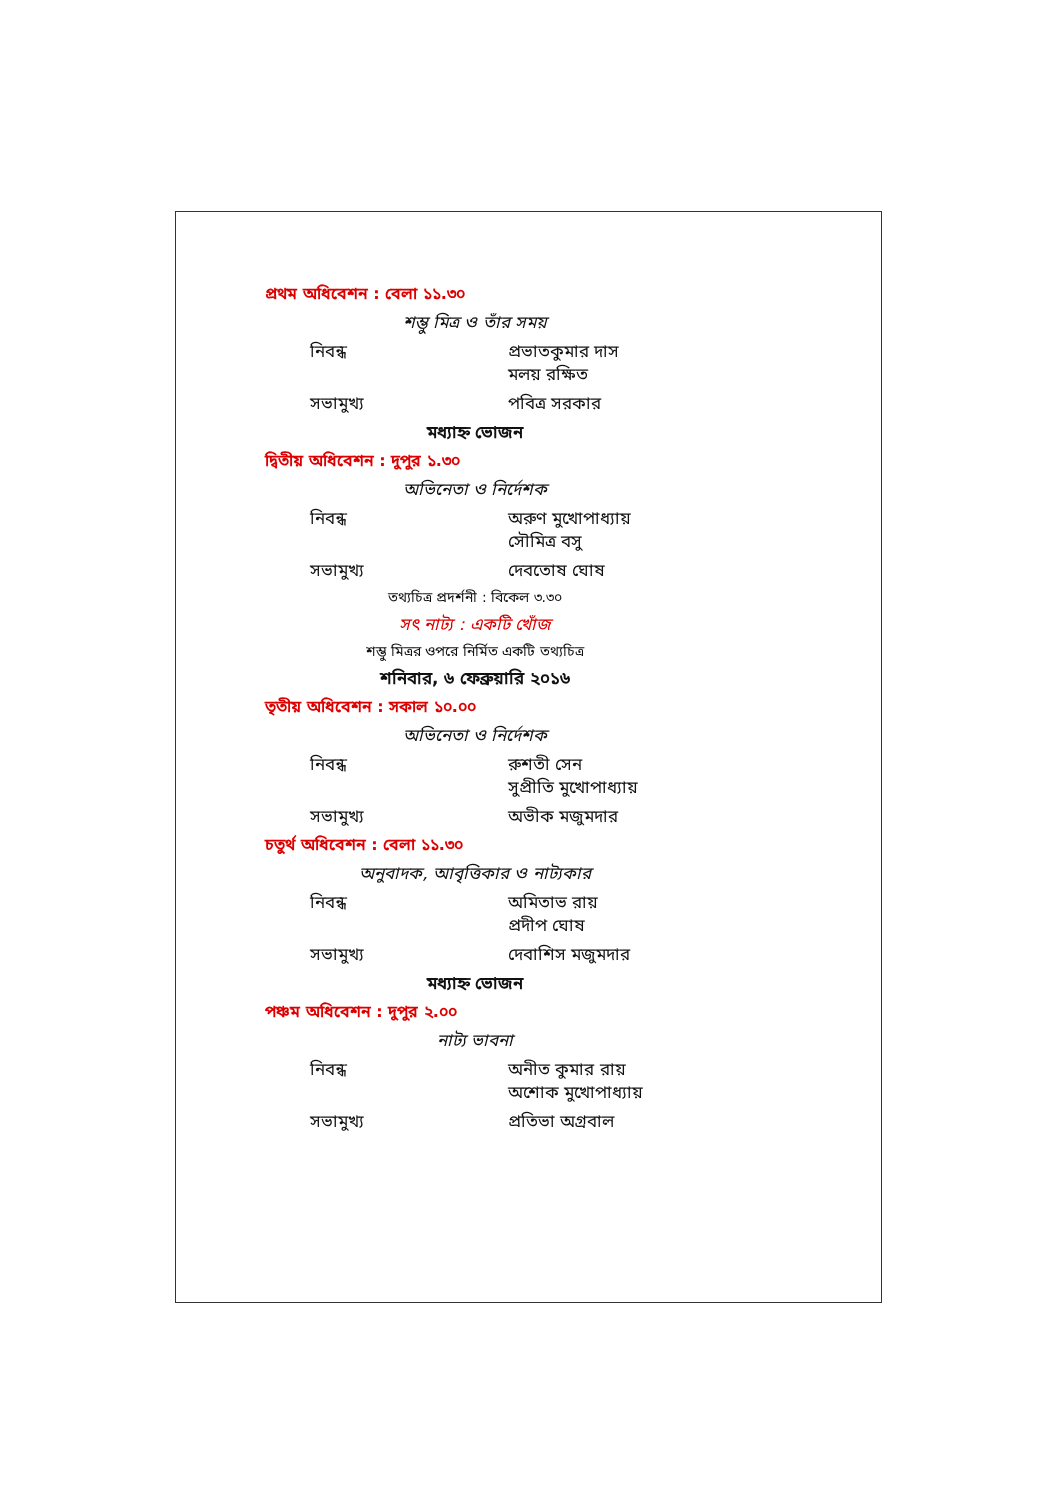প্রথম অধিবেশন : বেলা ১১.৩০
শম্ভু মিত্র ও তাঁর সময়
নিবন্ধ প্রভাতকুমার দাস
মলয় রক্ষিত
সভামুখ্য পবিত্র সরকার
মধ্যাহ্ন ভোজন
দ্বিতীয় অধিবেশন : দুপুর ১.৩০
অভিনেতা ও নির্দেশক
নিবন্ধ অরুণ মুখোপাধ্যায়
সৌমিত্র বসু
সভামুখ্য দেবতোষ ঘোষ
তথ্যচিত্র প্রদর্শনী : বিকেল ৩.৩০
সৎ নাট্য : একটি খোঁজ
শম্ভু মিত্রর ওপরে নির্মিত একটি তথ্যচিত্র
শনিবার, ৬ ফেব্রুয়ারি ২০১৬
তৃতীয় অধিবেশন : সকাল ১০.০০
অভিনেতা ও নির্দেশক
নিবন্ধ রুশতী সেন
সুপ্রীতি মুখোপাধ্যায়
সভামুখ্য অভীক মজুমদার
চতুর্থ অধিবেশন : বেলা ১১.৩০
অনুবাদক, আবৃত্তিকার ও নাট্যকার
নিবন্ধ অমিতাভ রায়
প্রদীপ ঘোষ
সভামুখ্য দেবাশিস মজুমদার
মধ্যাহ্ন ভোজন
পঞ্চম অধিবেশন : দুপুর ২.০০
নাট্য ভাবনা
নিবন্ধ অনীত কুমার রায়
অশোক মুখোপাধ্যায়
সভামুখ্য প্রতিভা অগ্রবাল